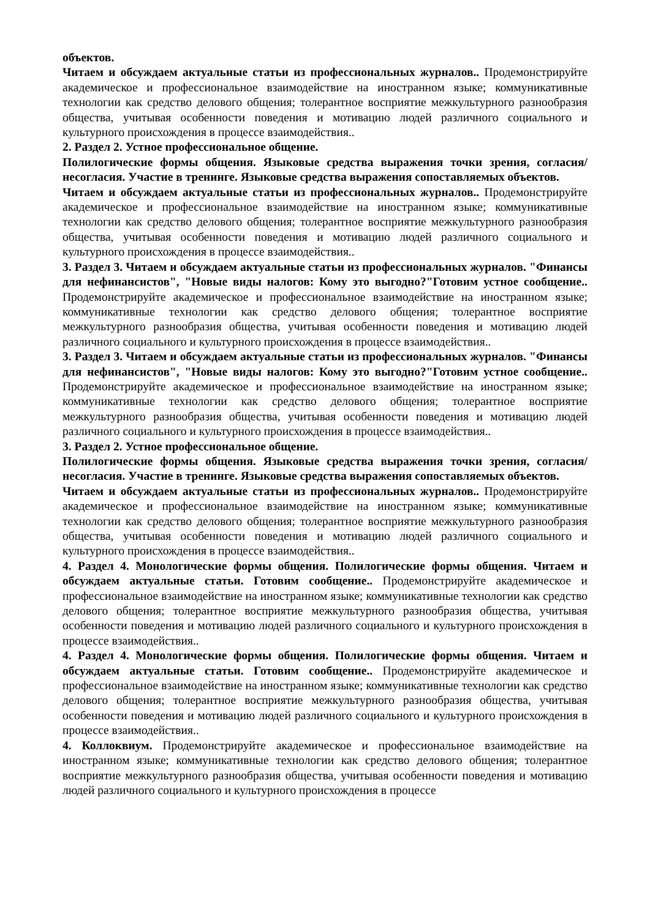объектов.
Читаем и обсуждаем актуальные статьи из профессиональных журналов.. Продемонстрируйте академическое и профессиональное взаимодействие на иностранном языке; коммуникативные технологии как средство делового общения; толерантное восприятие межкультурного разнообразия общества, учитывая особенности поведения и мотивацию людей различного социального и культурного происхождения в процессе взаимодействия..
2. Раздел 2. Устное профессиональное общение.
Полилогические формы общения. Языковые средства выражения точки зрения, согласия/несогласия. Участие в тренинге. Языковые средства выражения сопоставляемых объектов.
Читаем и обсуждаем актуальные статьи из профессиональных журналов.. Продемонстрируйте академическое и профессиональное взаимодействие на иностранном языке; коммуникативные технологии как средство делового общения; толерантное восприятие межкультурного разнообразия общества, учитывая особенности поведения и мотивацию людей различного социального и культурного происхождения в процессе взаимодействия..
3. Раздел 3. Читаем и обсуждаем актуальные статьи из профессиональных журналов. "Финансы для нефинансистов", "Новые виды налогов: Кому это выгодно?"Готовим устное сообщение.. Продемонстрируйте академическое и профессиональное взаимодействие на иностранном языке; коммуникативные технологии как средство делового общения; толерантное восприятие межкультурного разнообразия общества, учитывая особенности поведения и мотивацию людей различного социального и культурного происхождения в процессе взаимодействия..
3. Раздел 3. Читаем и обсуждаем актуальные статьи из профессиональных журналов. "Финансы для нефинансистов", "Новые виды налогов: Кому это выгодно?"Готовим устное сообщение.. Продемонстрируйте академическое и профессиональное взаимодействие на иностранном языке; коммуникативные технологии как средство делового общения; толерантное восприятие межкультурного разнообразия общества, учитывая особенности поведения и мотивацию людей различного социального и культурного происхождения в процессе взаимодействия..
3. Раздел 2. Устное профессиональное общение.
Полилогические формы общения. Языковые средства выражения точки зрения, согласия/несогласия. Участие в тренинге. Языковые средства выражения сопоставляемых объектов.
Читаем и обсуждаем актуальные статьи из профессиональных журналов.. Продемонстрируйте академическое и профессиональное взаимодействие на иностранном языке; коммуникативные технологии как средство делового общения; толерантное восприятие межкультурного разнообразия общества, учитывая особенности поведения и мотивацию людей различного социального и культурного происхождения в процессе взаимодействия..
4. Раздел 4. Монологические формы общения. Полилогические формы общения. Читаем и обсуждаем актуальные статьи. Готовим сообщение.. Продемонстрируйте академическое и профессиональное взаимодействие на иностранном языке; коммуникативные технологии как средство делового общения; толерантное восприятие межкультурного разнообразия общества, учитывая особенности поведения и мотивацию людей различного социального и культурного происхождения в процессе взаимодействия..
4. Раздел 4. Монологические формы общения. Полилогические формы общения. Читаем и обсуждаем актуальные статьи. Готовим сообщение.. Продемонстрируйте академическое и профессиональное взаимодействие на иностранном языке; коммуникативные технологии как средство делового общения; толерантное восприятие межкультурного разнообразия общества, учитывая особенности поведения и мотивацию людей различного социального и культурного происхождения в процессе взаимодействия..
4. Коллоквиум. Продемонстрируйте академическое и профессиональное взаимодействие на иностранном языке; коммуникативные технологии как средство делового общения; толерантное восприятие межкультурного разнообразия общества, учитывая особенности поведения и мотивацию людей различного социального и культурного происхождения в процессе